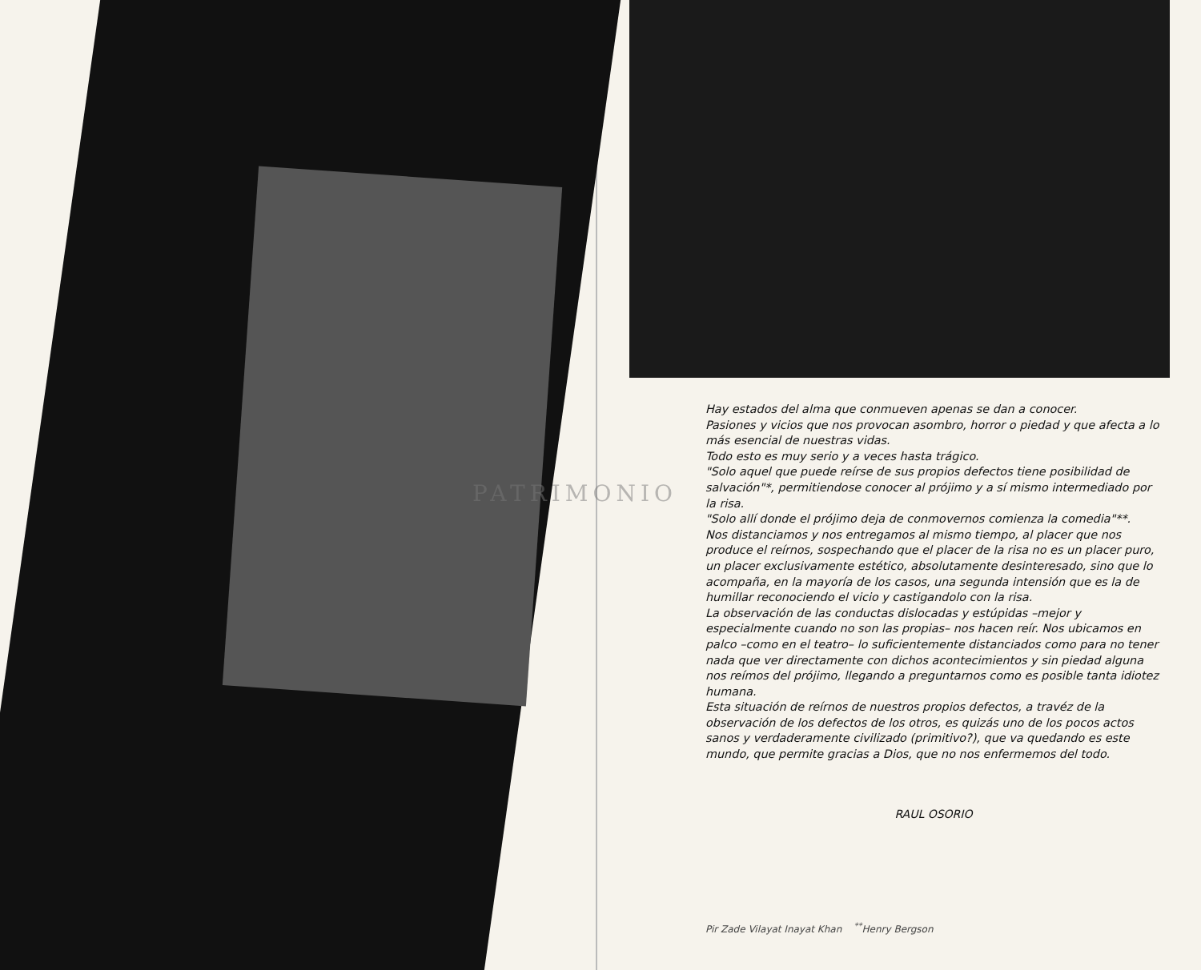Hay estados del alma que conmueven apenas se dan a conocer.
Pasiones y vicios que nos provocan asombro, horror o piedad y que afecta a lo más esencial de nuestras vidas.
Todo esto es muy serio y a veces hasta trágico.
"Solo aquel que puede reírse de sus propios defectos tiene posibilidad de salvación"*, permitiendose conocer al prójimo y a sí mismo intermediado por la risa.
"Solo allí donde el prójimo deja de conmovernos comienza la comedia"**.
Nos distanciamos y nos entregamos al mismo tiempo, al placer que nos produce el reírnos, sospechando que el placer de la risa no es un placer puro, un placer exclusivamente estético, absolutamente desinteresado, sino que lo acompaña, en la mayoría de los casos, una segunda intensión que es la de humillar reconociendo el vicio y castigandolo con la risa.
La observación de las conductas dislocadas y estúpidas –mejor y especialmente cuando no son las propias– nos hacen reír. Nos ubicamos en palco –como en el teatro– lo suficientemente distanciados como para no tener nada que ver directamente con dichos acontecimientos y sin piedad alguna nos reímos del prójimo, llegando a preguntarnos como es posible tanta idiotez humana.
Esta situación de reírnos de nuestros propios defectos, a travéz de la observación de los defectos de los otros, es quizás uno de los pocos actos sanos y verdaderamente civilizado (primitivo?), que va quedando es este mundo, que permite gracias a Dios, que no nos enfermemos del todo.
RAUL OSORIO
Pir Zade Vilayat Inayat Khan <sup>**</sup>Henry Bergson
PATRIMONIO